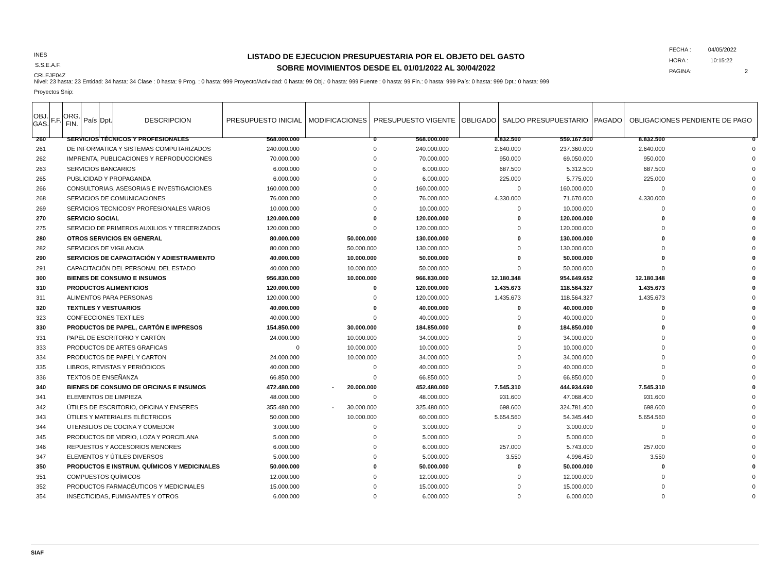INES
S.S.E.A.F.
CRLEJE04Z
LISTADO DE EJECUCION PRESUPUESTARIA POR EL OBJETO DEL GASTO
SOBRE MOVIMIENTOS DESDE EL 01/01/2022 AL 30/04/2022
FECHA : 04/05/2022
HORA : 10:15:22
PAGINA: 2
Nivel: 23 hasta: 23 Entidad: 34 hasta: 34 Clase : 0 hasta: 9 Prog. : 0 hasta: 999 Proyecto/Actividad: 0 hasta: 99 Obj.: 0 hasta: 999 Fuente : 0 hasta: 99 Fin.: 0 hasta: 999 País: 0 hasta: 999 Dpt.: 0 hasta: 999
Proyectos Snip:
| OBJ. GAS. | F.F. | ORG. FIN. | País | Dpt. | DESCRIPCION | PRESUPUESTO INICIAL | MODIFICACIONES | PRESUPUESTO VIGENTE | OBLIGADO | SALDO PRESUPUESTARIO | PAGADO | OBLIGACIONES PENDIENTE DE PAGO |
| --- | --- | --- | --- | --- | --- | --- | --- | --- | --- | --- | --- | --- |
| 260 | SERVICIOS TÉCNICOS Y PROFESIONALES | 568.000.000 | 0 | 568.000.000 | 8.832.500 | 559.167.500 | 8.832.500 | 0 |
| 261 | DE INFORMATICA Y SISTEMAS COMPUTARIZADOS | 240.000.000 | 0 | 240.000.000 | 2.640.000 | 237.360.000 | 2.640.000 | 0 |
| 262 | IMPRENTA, PUBLICACIONES Y REPRODUCCIONES | 70.000.000 | 0 | 70.000.000 | 950.000 | 69.050.000 | 950.000 | 0 |
| 263 | SERVICIOS BANCARIOS | 6.000.000 | 0 | 6.000.000 | 687.500 | 5.312.500 | 687.500 | 0 |
| 265 | PUBLICIDAD Y PROPAGANDA | 6.000.000 | 0 | 6.000.000 | 225.000 | 5.775.000 | 225.000 | 0 |
| 266 | CONSULTORIAS, ASESORIAS E INVESTIGACIONES | 160.000.000 | 0 | 160.000.000 | 0 | 160.000.000 | 0 | 0 |
| 268 | SERVICIOS DE COMUNICACIONES | 76.000.000 | 0 | 76.000.000 | 4.330.000 | 71.670.000 | 4.330.000 | 0 |
| 269 | SERVICIOS TECNICOSY PROFESIONALES VARIOS | 10.000.000 | 0 | 10.000.000 | 0 | 10.000.000 | 0 | 0 |
| 270 | SERVICIO SOCIAL | 120.000.000 | 0 | 120.000.000 | 0 | 120.000.000 | 0 | 0 |
| 275 | SERVICIO DE PRIMEROS AUXILIOS Y TERCERIZADOS | 120.000.000 | 0 | 120.000.000 | 0 | 120.000.000 | 0 | 0 |
| 280 | OTROS SERVICIOS EN GENERAL | 80.000.000 | 50.000.000 | 130.000.000 | 0 | 130.000.000 | 0 | 0 |
| 282 | SERVICIOS DE VIGILANCIA | 80.000.000 | 50.000.000 | 130.000.000 | 0 | 130.000.000 | 0 | 0 |
| 290 | SERVICIOS DE CAPACITACIÓN Y ADIESTRAMIENTO | 40.000.000 | 10.000.000 | 50.000.000 | 0 | 50.000.000 | 0 | 0 |
| 291 | CAPACITACIÓN DEL PERSONAL DEL ESTADO | 40.000.000 | 10.000.000 | 50.000.000 | 0 | 50.000.000 | 0 | 0 |
| 300 | BIENES DE CONSUMO E INSUMOS | 956.830.000 | 10.000.000 | 966.830.000 | 12.180.348 | 954.649.652 | 12.180.348 | 0 |
| 310 | PRODUCTOS ALIMENTICIOS | 120.000.000 | 0 | 120.000.000 | 1.435.673 | 118.564.327 | 1.435.673 | 0 |
| 311 | ALIMENTOS PARA PERSONAS | 120.000.000 | 0 | 120.000.000 | 1.435.673 | 118.564.327 | 1.435.673 | 0 |
| 320 | TEXTILES Y VESTUARIOS | 40.000.000 | 0 | 40.000.000 | 0 | 40.000.000 | 0 | 0 |
| 323 | CONFECCIONES TEXTILES | 40.000.000 | 0 | 40.000.000 | 0 | 40.000.000 | 0 | 0 |
| 330 | PRODUCTOS DE PAPEL, CARTÓN E IMPRESOS | 154.850.000 | 30.000.000 | 184.850.000 | 0 | 184.850.000 | 0 | 0 |
| 331 | PAPEL DE ESCRITORIO Y CARTÓN | 24.000.000 | 10.000.000 | 34.000.000 | 0 | 34.000.000 | 0 | 0 |
| 333 | PRODUCTOS DE ARTES GRAFICAS | 0 | 10.000.000 | 10.000.000 | 0 | 10.000.000 | 0 | 0 |
| 334 | PRODUCTOS DE PAPEL Y CARTON | 24.000.000 | 10.000.000 | 34.000.000 | 0 | 34.000.000 | 0 | 0 |
| 335 | LIBROS, REVISTAS Y PERIÓDICOS | 40.000.000 | 0 | 40.000.000 | 0 | 40.000.000 | 0 | 0 |
| 336 | TEXTOS DE ENSEÑANZA | 66.850.000 | 0 | 66.850.000 | 0 | 66.850.000 | 0 | 0 |
| 340 | BIENES DE CONSUMO DE OFICINAS E INSUMOS | 472.480.000 | - 20.000.000 | 452.480.000 | 7.545.310 | 444.934.690 | 7.545.310 | 0 |
| 341 | ELEMENTOS DE LIMPIEZA | 48.000.000 | 0 | 48.000.000 | 931.600 | 47.068.400 | 931.600 | 0 |
| 342 | ÚTILES DE ESCRITORIO, OFICINA Y ENSERES | 355.480.000 | - 30.000.000 | 325.480.000 | 698.600 | 324.781.400 | 698.600 | 0 |
| 343 | ÚTILES Y MATERIALES ELÉCTRICOS | 50.000.000 | 10.000.000 | 60.000.000 | 5.654.560 | 54.345.440 | 5.654.560 | 0 |
| 344 | UTENSILIOS DE COCINA Y COMEDOR | 3.000.000 | 0 | 3.000.000 | 0 | 3.000.000 | 0 | 0 |
| 345 | PRODUCTOS DE VIDRIO, LOZA Y PORCELANA | 5.000.000 | 0 | 5.000.000 | 0 | 5.000.000 | 0 | 0 |
| 346 | REPUESTOS Y ACCESORIOS MENORES | 6.000.000 | 0 | 6.000.000 | 257.000 | 5.743.000 | 257.000 | 0 |
| 347 | ELEMENTOS Y ÚTILES DIVERSOS | 5.000.000 | 0 | 5.000.000 | 3.550 | 4.996.450 | 3.550 | 0 |
| 350 | PRODUCTOS E INSTRUM. QUÍMICOS Y MEDICINALES | 50.000.000 | 0 | 50.000.000 | 0 | 50.000.000 | 0 | 0 |
| 351 | COMPUESTOS QUÍMICOS | 12.000.000 | 0 | 12.000.000 | 0 | 12.000.000 | 0 | 0 |
| 352 | PRODUCTOS FARMACÉUTICOS Y MEDICINALES | 15.000.000 | 0 | 15.000.000 | 0 | 15.000.000 | 0 | 0 |
| 354 | INSECTICIDAS, FUMIGANTES Y OTROS | 6.000.000 | 0 | 6.000.000 | 0 | 6.000.000 | 0 | 0 |
SIAF